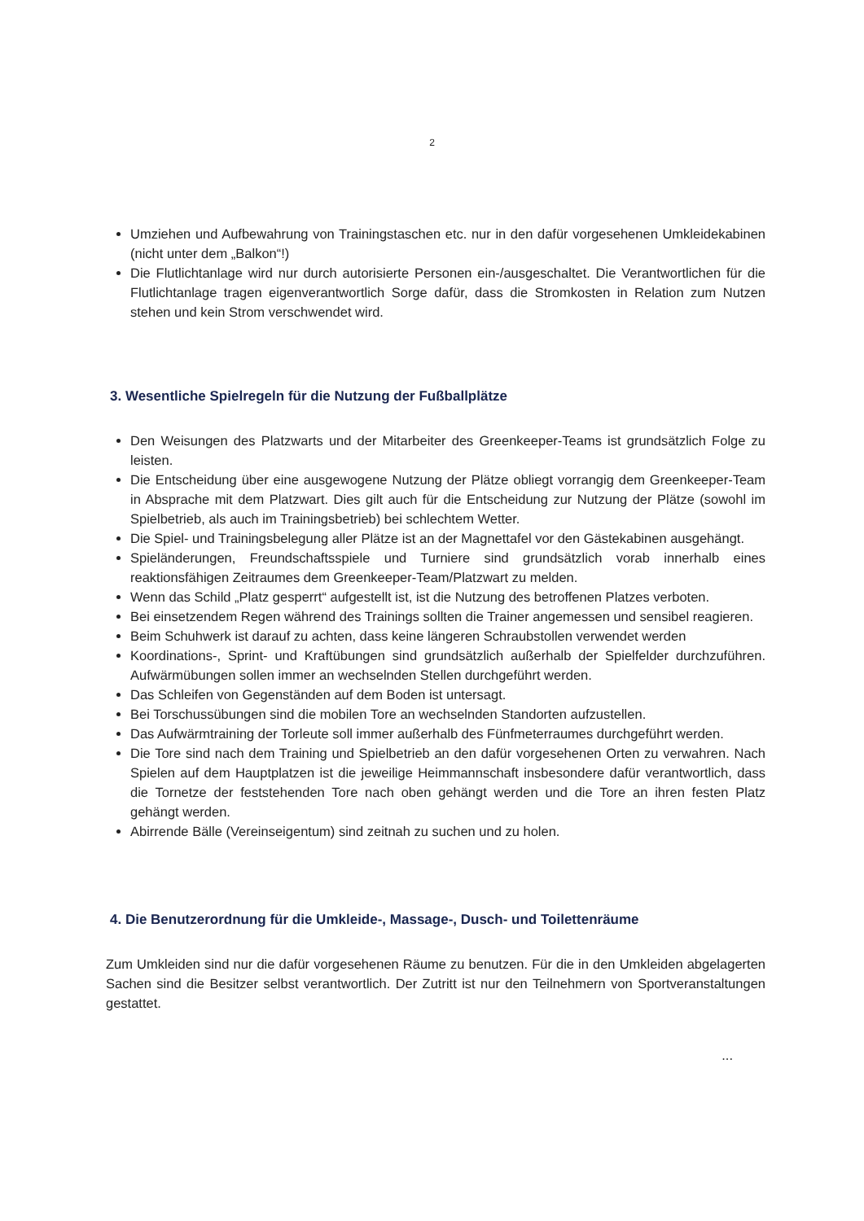2
Umziehen und Aufbewahrung von Trainingstaschen etc. nur in den dafür vorgesehenen Umkleidekabinen (nicht unter dem „Balkon“!)
Die Flutlichtanlage wird nur durch autorisierte Personen ein-/ausgeschaltet. Die Verantwortlichen für die Flutlichtanlage tragen eigenverantwortlich Sorge dafür, dass die Stromkosten in Relation zum Nutzen stehen und kein Strom verschwendet wird.
3. Wesentliche Spielregeln für die Nutzung der Fußballplätze
Den Weisungen des Platzwarts und der Mitarbeiter des Greenkeeper-Teams ist grundsätzlich Folge zu leisten.
Die Entscheidung über eine ausgewogene Nutzung der Plätze obliegt vorrangig dem Greenkeeper-Team in Absprache mit dem Platzwart. Dies gilt auch für die Entscheidung zur Nutzung der Plätze (sowohl im Spielbetrieb, als auch im Trainingsbetrieb) bei schlechtem Wetter.
Die Spiel- und Trainingsbelegung aller Plätze ist an der Magnettafel vor den Gästekabinen ausgehängt.
Spieländerungen, Freundschaftsspiele und Turniere sind grundsätzlich vorab innerhalb eines reaktionsfähigen Zeitraumes dem Greenkeeper-Team/Platzwart zu melden.
Wenn das Schild „Platz gesperrt“ aufgestellt ist, ist die Nutzung des betroffenen Platzes verboten.
Bei einsetzendem Regen während des Trainings sollten die Trainer angemessen und sensibel reagieren.
Beim Schuhwerk ist darauf zu achten, dass keine längeren Schraubstollen verwendet werden
Koordinations-, Sprint- und Kraftübungen sind grundsätzlich außerhalb der Spielfelder durchzuführen. Aufwärmübungen sollen immer an wechselnden Stellen durchgeführt werden.
Das Schleifen von Gegenständen auf dem Boden ist untersagt.
Bei Torschussübungen sind die mobilen Tore an wechselnden Standorten aufzustellen.
Das Aufwärmtraining der Torleute soll immer außerhalb des Fünfmeterraumes durchgeführt werden.
Die Tore sind nach dem Training und Spielbetrieb an den dafür vorgesehenen Orten zu verwahren. Nach Spielen auf dem Hauptplatzen ist die jeweilige Heimmannschaft insbesondere dafür verantwortlich, dass die Tornetze der feststehenden Tore nach oben gehängt werden und die Tore an ihren festen Platz gehängt werden.
Abirrende Bälle (Vereinseigentum) sind zeitnah zu suchen und zu holen.
4. Die Benutzerordnung für die Umkleide-, Massage-, Dusch- und Toilettenräume
Zum Umkleiden sind nur die dafür vorgesehenen Räume zu benutzen. Für die in den Umkleiden abgelagerten Sachen sind die Besitzer selbst verantwortlich. Der Zutritt ist nur den Teilnehmern von Sportveranstaltungen gestattet.
...